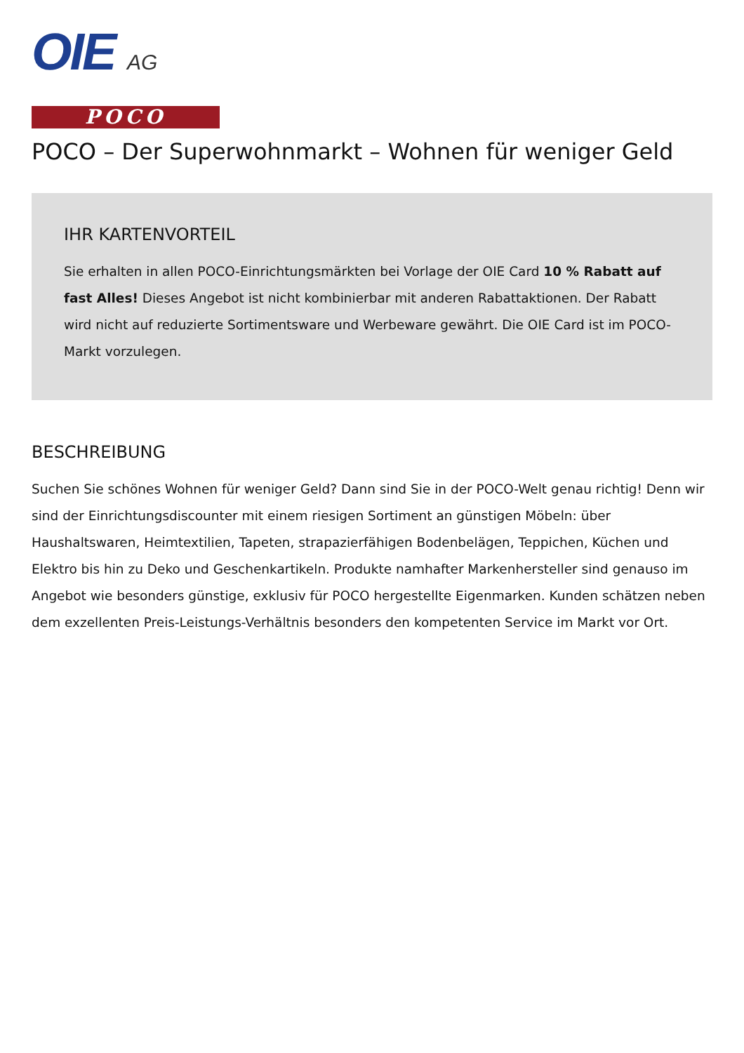OIE AG
POCO
POCO – Der Superwohnmarkt – Wohnen für weniger Geld
IHR KARTENVORTEIL
Sie erhalten in allen POCO-Einrichtungsmärkten bei Vorlage der OIE Card 10 % Rabatt auf fast Alles! Dieses Angebot ist nicht kombinierbar mit anderen Rabattaktionen. Der Rabatt wird nicht auf reduzierte Sortimentsware und Werbeware gewährt. Die OIE Card ist im POCO-Markt vorzulegen.
BESCHREIBUNG
Suchen Sie schönes Wohnen für weniger Geld? Dann sind Sie in der POCO-Welt genau richtig! Denn wir sind der Einrichtungsdiscounter mit einem riesigen Sortiment an günstigen Möbeln: über Haushaltswaren, Heimtextilien, Tapeten, strapazierfähigen Bodenbelägen, Teppichen, Küchen und Elektro bis hin zu Deko und Geschenkartikeln. Produkte namhafter Markenhersteller sind genauso im Angebot wie besonders günstige, exklusiv für POCO hergestellte Eigenmarken. Kunden schätzen neben dem exzellenten Preis-Leistungs-Verhältnis besonders den kompetenten Service im Markt vor Ort.